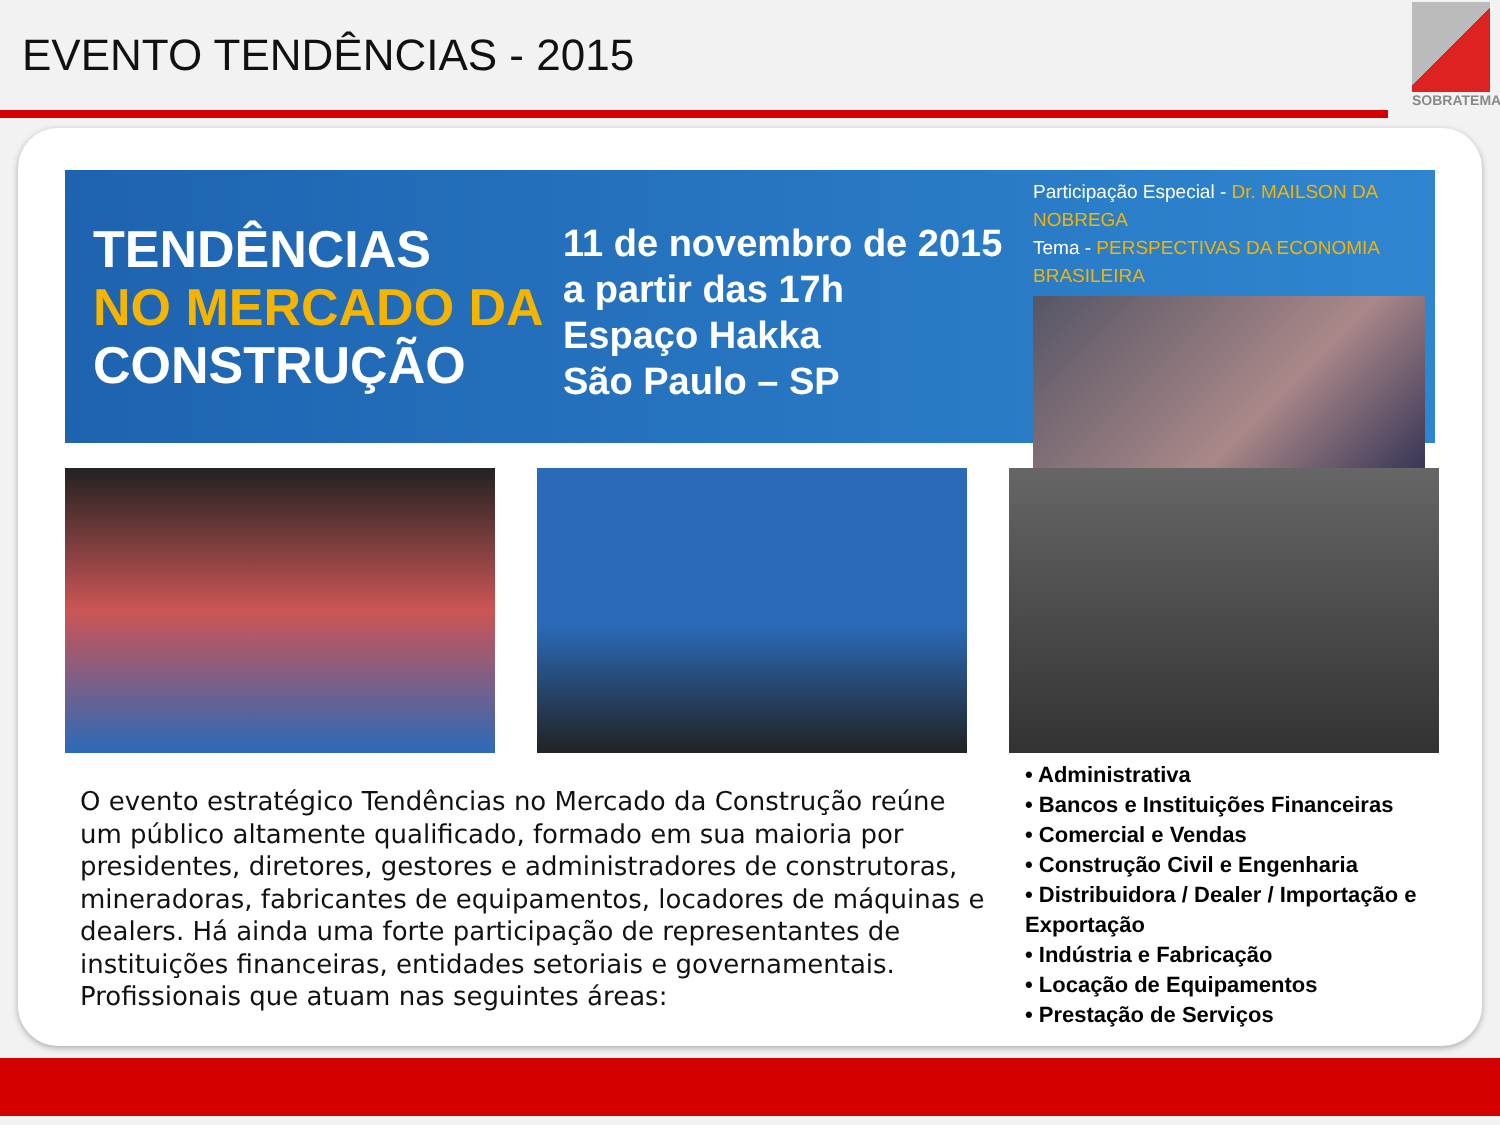EVENTO TENDÊNCIAS - 2015
SOBRATEMA
TENDÊNCIAS
NO MERCADO DA
CONSTRUÇÃO
11 de novembro de 2015
a partir das 17h
Espaço Hakka
São Paulo – SP
Participação Especial - Dr. MAILSON DA NOBREGA
Tema - PERSPECTIVAS DA ECONOMIA BRASILEIRA
O evento estratégico Tendências no Mercado da Construção reúne um público altamente qualificado, formado em sua maioria por presidentes, diretores, gestores e administradores de construtoras, mineradoras, fabricantes de equipamentos, locadores de máquinas e dealers. Há ainda uma forte participação de representantes de instituições financeiras, entidades setoriais e governamentais. Profissionais que atuam nas seguintes áreas:
• Administrativa
• Bancos e Instituições Financeiras
• Comercial e Vendas
• Construção Civil e Engenharia
• Distribuidora / Dealer / Importação e Exportação
• Indústria e Fabricação
• Locação de Equipamentos
• Prestação de Serviços